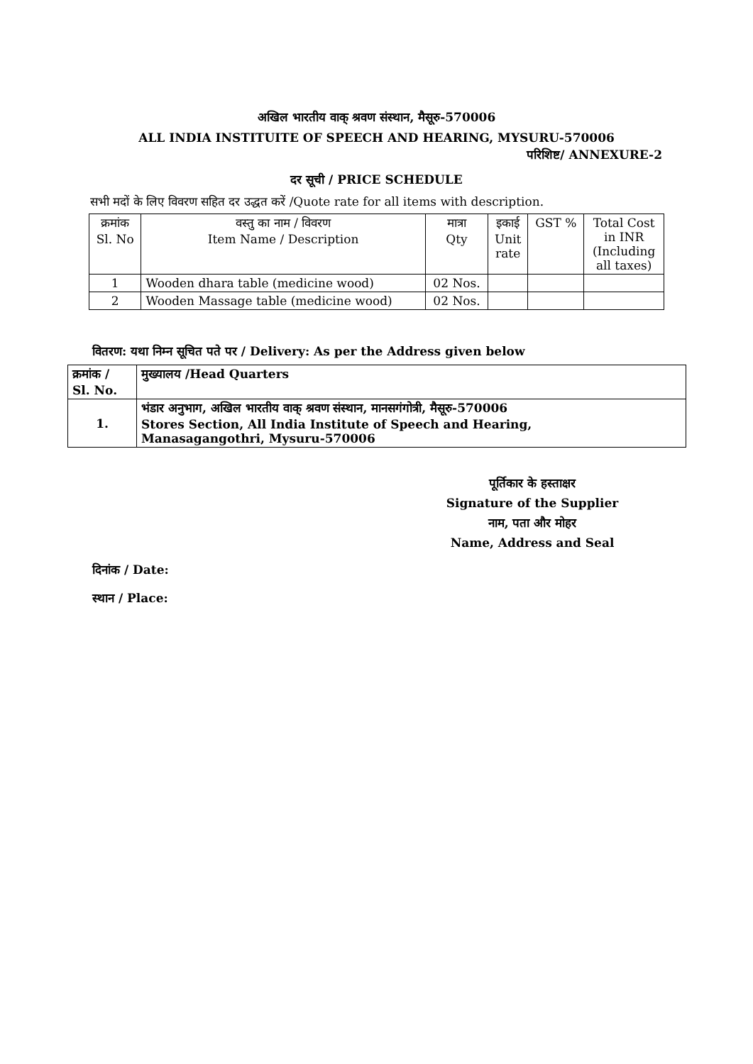अखिल भारतीय वाक् श्रवण संस्थान, मैसूरु-570006
ALL INDIA INSTITUITE OF SPEECH AND HEARING, MYSURU-570006
परिशिष्ट/ ANNEXURE-2
दर सूची / PRICE SCHEDULE
सभी मदों के लिए विवरण सहित दर उद्धत करें /Quote rate for all items with description.
| क्रमांक Sl. No | वस्तु का नाम / विवरण Item Name / Description | मात्रा Qty | इकाई Unit rate | GST % | Total Cost in INR (Including all taxes) |
| --- | --- | --- | --- | --- | --- |
| 1 | Wooden dhara table (medicine wood) | 02 Nos. | | | |
| 2 | Wooden Massage table (medicine wood) | 02 Nos. | | | |
वितरण: यथा निम्न सूचित पते पर / Delivery: As per the Address given below
| क्रमांक / Sl. No. | मुख्यालय /Head Quarters |
| 1. | भंडार अनुभाग, अखिल भारतीय वाक् श्रवण संस्थान, मानसगंगोत्री, मैसूरु-570006 Stores Section, All India Institute of Speech and Hearing, Manasagangothri, Mysuru-570006 |
पूर्तिकार के हस्ताक्षर
Signature of the Supplier
नाम, पता और मोहर
Name, Address and Seal
दिनांक / Date:
स्थान / Place: